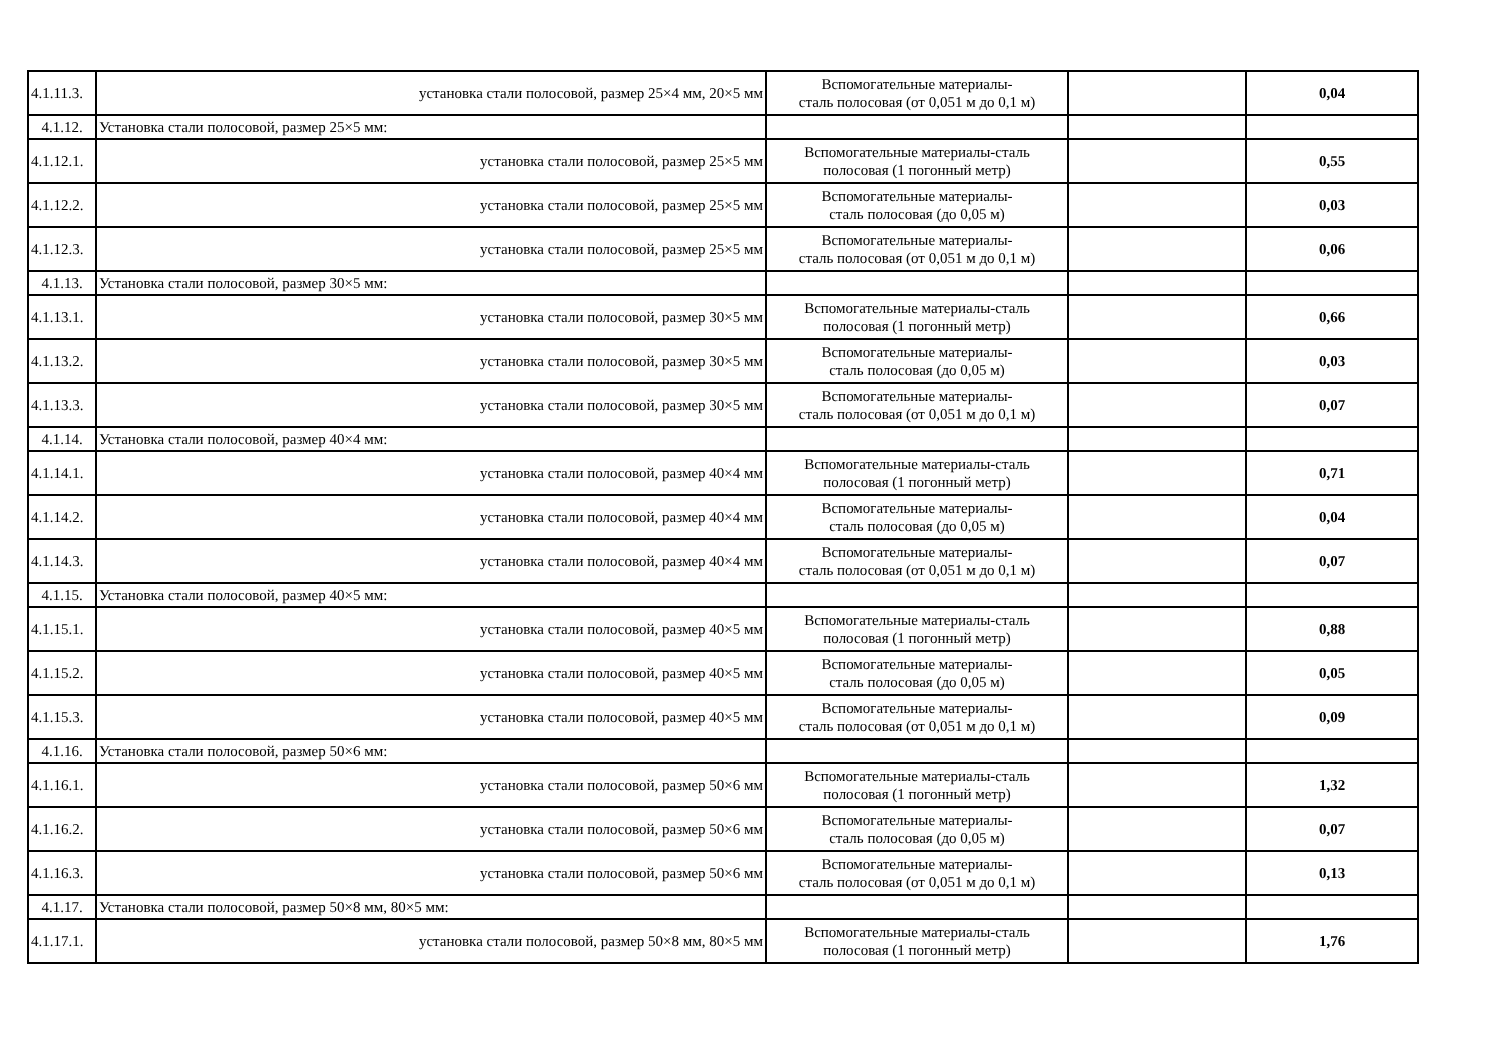| 4.1.11.3. | установка стали полосовой, размер 25×4 мм, 20×5 мм | Вспомогательные материалы- сталь полосовая (от 0,051 м до 0,1 м) | | 0,04 |
| 4.1.12. | Установка стали полосовой, размер 25×5 мм: | | | |
| 4.1.12.1. | установка стали полосовой, размер 25×5 мм | Вспомогательные материалы-сталь полосовая (1 погонный метр) | | 0,55 |
| 4.1.12.2. | установка стали полосовой, размер 25×5 мм | Вспомогательные материалы- сталь полосовая (до 0,05 м) | | 0,03 |
| 4.1.12.3. | установка стали полосовой, размер 25×5 мм | Вспомогательные материалы- сталь полосовая (от 0,051 м до 0,1 м) | | 0,06 |
| 4.1.13. | Установка стали полосовой, размер 30×5 мм: | | | |
| 4.1.13.1. | установка стали полосовой, размер 30×5 мм | Вспомогательные материалы-сталь полосовая (1 погонный метр) | | 0,66 |
| 4.1.13.2. | установка стали полосовой, размер 30×5 мм | Вспомогательные материалы- сталь полосовая (до 0,05 м) | | 0,03 |
| 4.1.13.3. | установка стали полосовой, размер 30×5 мм | Вспомогательные материалы- сталь полосовая (от 0,051 м до 0,1 м) | | 0,07 |
| 4.1.14. | Установка стали полосовой, размер 40×4 мм: | | | |
| 4.1.14.1. | установка стали полосовой, размер 40×4 мм | Вспомогательные материалы-сталь полосовая (1 погонный метр) | | 0,71 |
| 4.1.14.2. | установка стали полосовой, размер 40×4 мм | Вспомогательные материалы- сталь полосовая (до 0,05 м) | | 0,04 |
| 4.1.14.3. | установка стали полосовой, размер 40×4 мм | Вспомогательные материалы- сталь полосовая (от 0,051 м до 0,1 м) | | 0,07 |
| 4.1.15. | Установка стали полосовой, размер 40×5 мм: | | | |
| 4.1.15.1. | установка стали полосовой, размер 40×5 мм | Вспомогательные материалы-сталь полосовая (1 погонный метр) | | 0,88 |
| 4.1.15.2. | установка стали полосовой, размер 40×5 мм | Вспомогательные материалы- сталь полосовая (до 0,05 м) | | 0,05 |
| 4.1.15.3. | установка стали полосовой, размер 40×5 мм | Вспомогательные материалы- сталь полосовая (от 0,051 м до 0,1 м) | | 0,09 |
| 4.1.16. | Установка стали полосовой, размер 50×6 мм: | | | |
| 4.1.16.1. | установка стали полосовой, размер 50×6 мм | Вспомогательные материалы-сталь полосовая (1 погонный метр) | | 1,32 |
| 4.1.16.2. | установка стали полосовой, размер 50×6 мм | Вспомогательные материалы- сталь полосовая (до 0,05 м) | | 0,07 |
| 4.1.16.3. | установка стали полосовой, размер 50×6 мм | Вспомогательные материалы- сталь полосовая (от 0,051 м до 0,1 м) | | 0,13 |
| 4.1.17. | Установка стали полосовой, размер 50×8 мм, 80×5 мм: | | | |
| 4.1.17.1. | установка стали полосовой, размер 50×8 мм, 80×5 мм | Вспомогательные материалы-сталь полосовая (1 погонный метр) | | 1,76 |